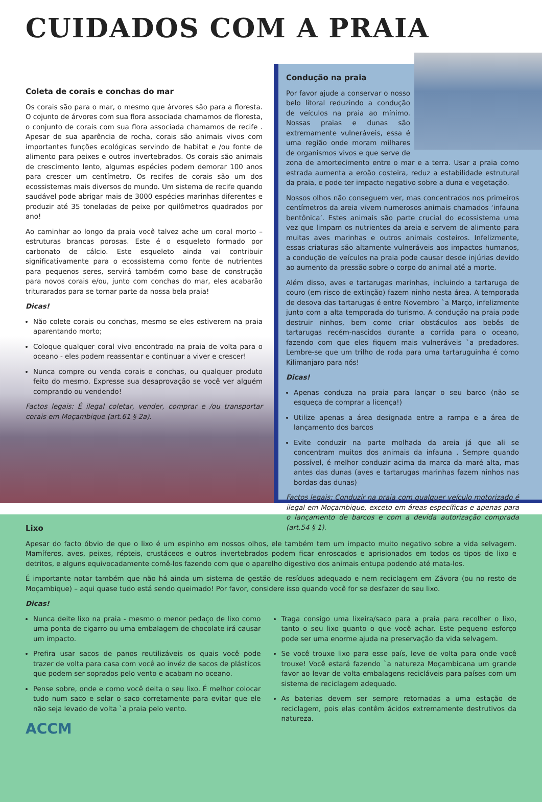CUIDADOS COM A PRAIA
Coleta de corais e conchas do mar
Os corais são para o mar, o mesmo que árvores são para a floresta. O cojunto de árvores com sua flora associada chamamos de floresta, o conjunto de corais com sua flora associada chamamos de recife . Apesar de sua aparência de rocha, corais são animais vivos com importantes funções ecológicas servindo de habitat e /ou fonte de alimento para peixes e outros invertebrados. Os corais são animais de crescimento lento, algumas espécies podem demorar 100 anos para crescer um centímetro. Os recifes de corais são um dos ecossistemas mais diversos do mundo. Um sistema de recife quando saudável pode abrigar mais de 3000 espécies marinhas diferentes e produzir até 35 toneladas de peixe por quilômetros quadrados por ano!
Ao caminhar ao longo da praia você talvez ache um coral morto – estruturas brancas porosas. Este é o esqueleto formado por carbonato de cálcio. Este esqueleto ainda vai contribuir significativamente para o ecossistema como fonte de nutrientes para pequenos seres, servirá também como base de construção para novos corais e/ou, junto com conchas do mar, eles acabarão triturarados para se tornar parte da nossa bela praia!
Dicas!
Não colete corais ou conchas, mesmo se eles estiverem na praia aparentando morto;
Coloque qualquer coral vivo encontrado na praia de volta para o oceano - eles podem reassentar e continuar a viver e crescer!
Nunca compre ou venda corais e conchas, ou qualquer produto feito do mesmo. Expresse sua desaprovação se você ver alguém comprando ou vendendo!
Factos legais: É ilegal coletar, vender, comprar e /ou transportar corais em Moçambique (art.61 § 2a).
Condução na praia
Por favor ajude a conservar o nosso belo litoral reduzindo a condução de veículos na praia ao mínimo. Nossas praias e dunas são extremamente vulneráveis, essa é uma região onde moram milhares de organismos vivos e que serve de zona de amortecimento entre o mar e a terra. Usar a praia como estrada aumenta a eroão costeira, reduz a estabilidade estrutural da praia, e pode ter impacto negativo sobre a duna e vegetação.
Nossos olhos não conseguem ver, mas concentrados nos primeiros centímetros da areia vivem numerosos animais chamados ‘infauna bentônica’. Estes animais são parte crucial do ecossistema uma vez que limpam os nutrientes da areia e servem de alimento para muitas aves marinhas e outros animais costeiros. Infelizmente, essas criaturas são altamente vulneráveis aos impactos humanos, a condução de veículos na praia pode causar desde injúrias devido ao aumento da pressão sobre o corpo do animal até a morte.
Além disso, aves e tartarugas marinhas, incluindo a tartaruga de couro (em risco de extinção) fazem ninho nesta área. A temporada de desova das tartarugas é entre Novembro `a Março, infelizmente junto com a alta temporada do turismo. A condução na praia pode destruir ninhos, bem como criar obstáculos aos bebês de tartarugas recém-nascidos durante a corrida para o oceano, fazendo com que eles fiquem mais vulneráveis `a predadores. Lembre-se que um trilho de roda para uma tartaruguinha é como Kilimanjaro para nós!
Dicas!
Apenas conduza na praia para lançar o seu barco (não se esqueça de comprar a licença!)
Utilize apenas a área designada entre a rampa e a área de lançamento dos barcos
Evite conduzir na parte molhada da areia já que ali se concentram muitos dos animais da infauna . Sempre quando possível, é melhor conduzir acima da marca da maré alta, mas antes das dunas (aves e tartarugas marinhas fazem ninhos nas bordas das dunas)
Factos legais: Conduzir na praia com qualquer veículo motorizado é ilegal em Moçambique, exceto em áreas específicas e apenas para o lançamento de barcos e com a devida autorização comprada (art.54 § 1).
Lixo
Apesar do facto óbvio de que o lixo é um espinho em nossos olhos, ele também tem um impacto muito negativo sobre a vida selvagem. Mamíferos, aves, peixes, répteis, crustáceos e outros invertebrados podem ficar enroscados e aprisionados em todos os tipos de lixo e detritos, e alguns equivocadamente comê-los fazendo com que o aparelho digestivo dos animais entupa podendo até mata-los.
É importante notar também que não há ainda um sistema de gestão de resíduos adequado e nem reciclagem em Závora (ou no resto de Moçambique) – aqui quase tudo está sendo queimado! Por favor, considere isso quando você for se desfazer do seu lixo.
Dicas!
Nunca deite lixo na praia - mesmo o menor pedaço de lixo como uma ponta de cigarro ou uma embalagem de chocolate irá causar um impacto.
Prefira usar sacos de panos reutilizáveis os quais você pode trazer de volta para casa com você ao invéz de sacos de plásticos que podem ser soprados pelo vento e acabam no oceano.
Pense sobre, onde e como você deita o seu lixo. É melhor colocar tudo num saco e selar o saco corretamente para evitar que ele não seja levado de volta `a praia pelo vento.
ACCM
Traga consigo uma lixeira/saco para a praia para recolher o lixo, tanto o seu lixo quanto o que você achar. Este pequeno esforço pode ser uma enorme ajuda na preservação da vida selvagem.
Se você trouxe lixo para esse país, leve de volta para onde você trouxe! Você estará fazendo `a natureza Moçambicana um grande favor ao levar de volta embalagens recicláveis para países com um sistema de reciclagem adequado.
As baterias devem ser sempre retornadas a uma estação de reciclagem, pois elas contêm ácidos extremamente destrutivos da natureza.